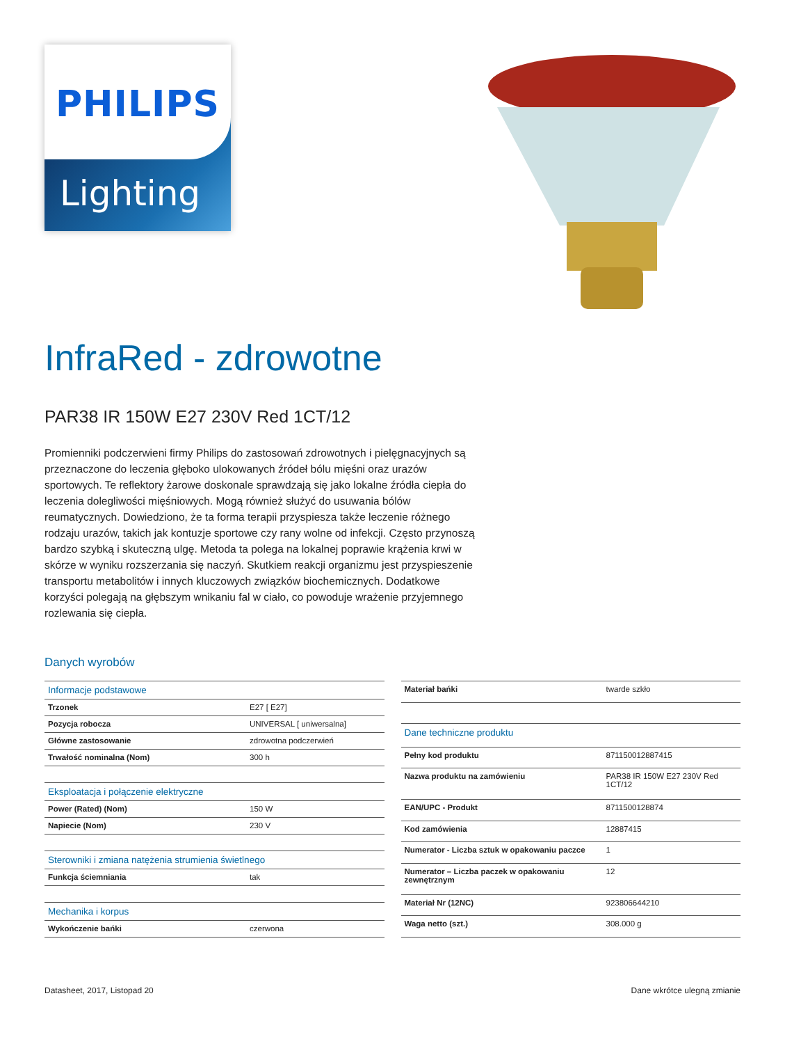PHILIPS
Lighting
InfraRed - zdrowotne
PAR38 IR 150W E27 230V Red 1CT/12
Promienniki podczerwieni firmy Philips do zastosowań zdrowotnych i pielęgnacyjnych są przeznaczone do leczenia głęboko ulokowanych źródeł bólu mięśni oraz urazów sportowych. Te reflektory żarowe doskonale sprawdzają się jako lokalne źródła ciepła do leczenia dolegliwości mięśniowych. Mogą również służyć do usuwania bólów reumatycznych. Dowiedziono, że ta forma terapii przyspiesza także leczenie różnego rodzaju urazów, takich jak kontuzje sportowe czy rany wolne od infekcji. Często przynoszą bardzo szybką i skuteczną ulgę. Metoda ta polega na lokalnej poprawie krążenia krwi w skórze w wyniku rozszerzania się naczyń. Skutkiem reakcji organizmu jest przyspieszenie transportu metabolitów i innych kluczowych związków biochemicznych. Dodatkowe korzyści polegają na głębszym wnikaniu fal w ciało, co powoduje wrażenie przyjemnego rozlewania się ciepła.
Danych wyrobów
| Informacje podstawowe | |
| Trzonek | E27 [ E27] |
| Pozycja robocza | UNIVERSAL [ uniwersalna] |
| Główne zastosowanie | zdrowotna podczerwień |
| Trwałość nominalna (Nom) | 300 h |
| Eksploatacja i połączenie elektryczne | |
| Power (Rated) (Nom) | 150 W |
| Napiecie (Nom) | 230 V |
| Sterowniki i zmiana natężenia strumienia świetlnego | |
| Funkcja ściemniania | tak |
| Mechanika i korpus | |
| Wykończenie bańki | czerwona |
| Materiał bańki | twarde szkło |
| Dane techniczne produktu | |
| Pełny kod produktu | 871150012887415 |
| Nazwa produktu na zamówieniu | PAR38 IR 150W E27 230V Red 1CT/12 |
| EAN/UPC - Produkt | 8711500128874 |
| Kod zamówienia | 12887415 |
| Numerator - Liczba sztuk w opakowaniu paczce | 1 |
| Numerator – Liczba paczek w opakowaniu zewnętrznym | 12 |
| Materiał Nr (12NC) | 923806644210 |
| Waga netto (szt.) | 308.000 g |
Datasheet, 2017, Listopad 20 Dane wkrótce ulegną zmianie